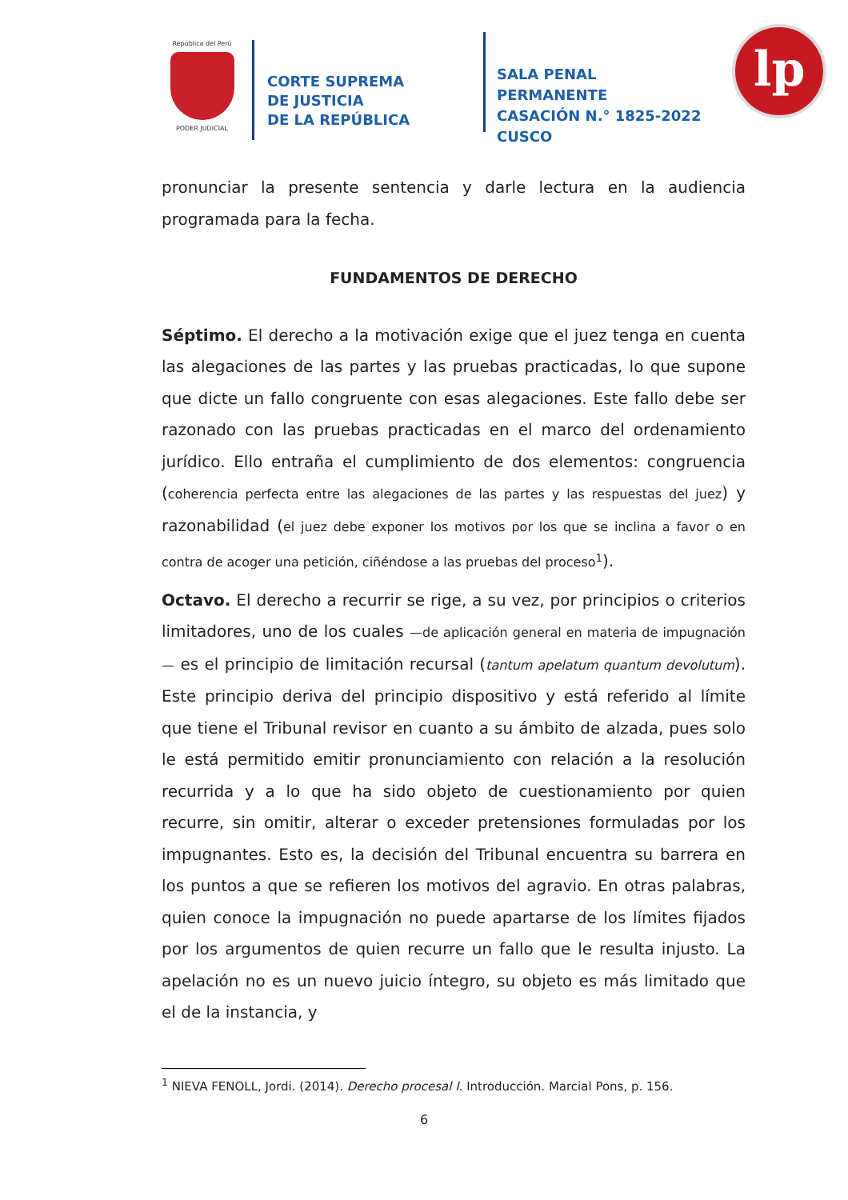República del Perú
PODER JUDICIAL
CORTE SUPREMA
DE JUSTICIA
DE LA REPÚBLICA
SALA PENAL PERMANENTE
CASACIÓN N.° 1825-2022
CUSCO
lp
pronunciar la presente sentencia y darle lectura en la audiencia programada para la fecha.
FUNDAMENTOS DE DERECHO
Séptimo. El derecho a la motivación exige que el juez tenga en cuenta las alegaciones de las partes y las pruebas practicadas, lo que supone que dicte un fallo congruente con esas alegaciones. Este fallo debe ser razonado con las pruebas practicadas en el marco del ordenamiento jurídico. Ello entraña el cumplimiento de dos elementos: congruencia (coherencia perfecta entre las alegaciones de las partes y las respuestas del juez) y razonabilidad (el juez debe exponer los motivos por los que se inclina a favor o en contra de acoger una petición, ciñéndose a las pruebas del proceso<sup>1</sup>).
Octavo. El derecho a recurrir se rige, a su vez, por principios o criterios limitadores, uno de los cuales —de aplicación general en materia de impugnación— es el principio de limitación recursal (tantum apelatum quantum devolutum). Este principio deriva del principio dispositivo y está referido al límite que tiene el Tribunal revisor en cuanto a su ámbito de alzada, pues solo le está permitido emitir pronunciamiento con relación a la resolución recurrida y a lo que ha sido objeto de cuestionamiento por quien recurre, sin omitir, alterar o exceder pretensiones formuladas por los impugnantes. Esto es, la decisión del Tribunal encuentra su barrera en los puntos a que se refieren los motivos del agravio. En otras palabras, quien conoce la impugnación no puede apartarse de los límites fijados por los argumentos de quien recurre un fallo que le resulta injusto. La apelación no es un nuevo juicio íntegro, su objeto es más limitado que el de la instancia, y
<sup>1</sup> NIEVA FENOLL, Jordi. (2014). Derecho procesal I. Introducción. Marcial Pons, p. 156.
6